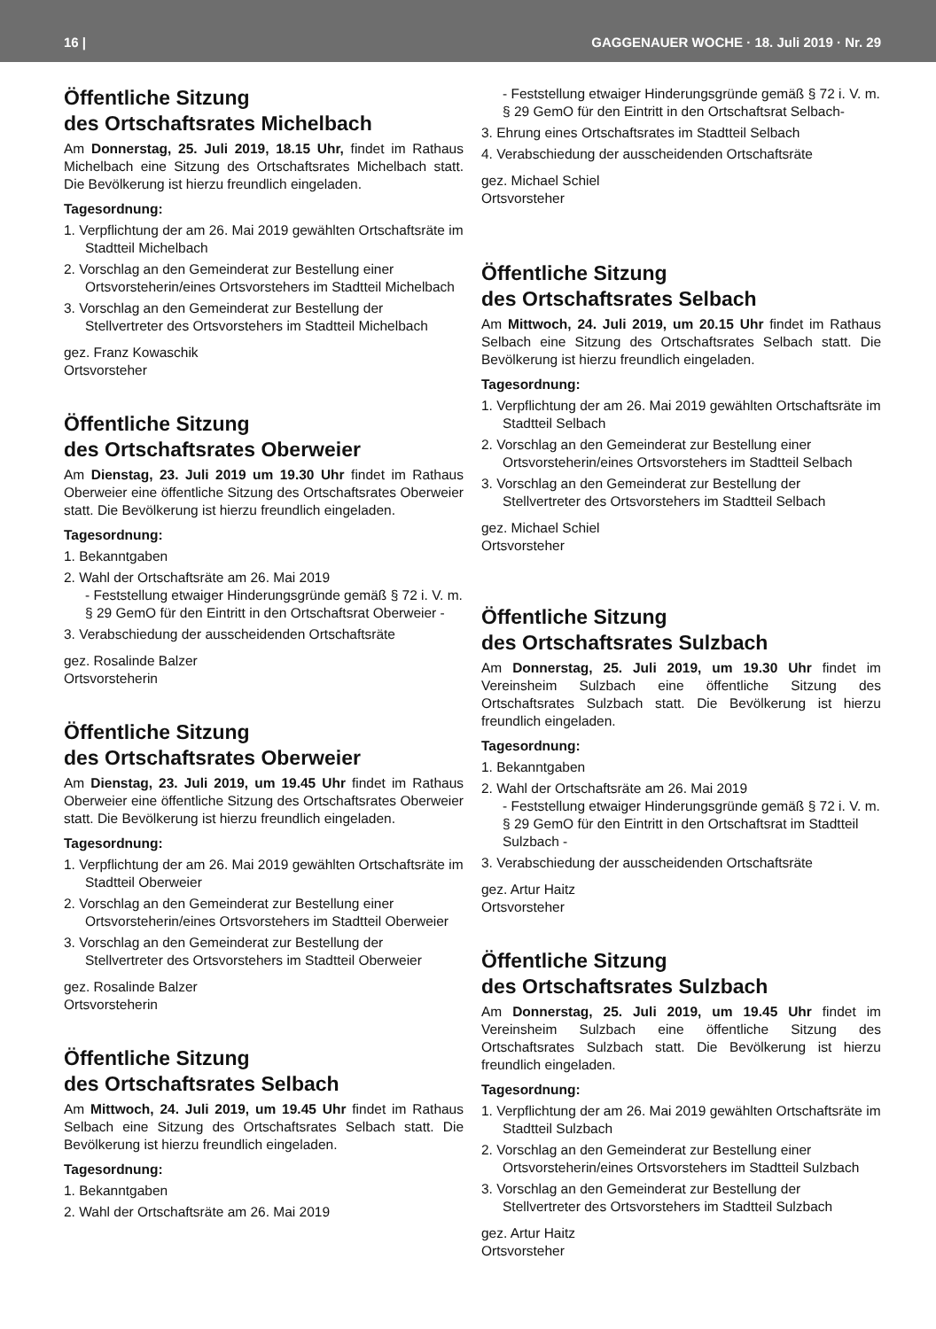16 | GAGGENAUER WOCHE · 18. Juli 2019 · Nr. 29
Öffentliche Sitzung
des Ortschaftsrates Michelbach
Am Donnerstag, 25. Juli 2019, 18.15 Uhr, findet im Rathaus Michelbach eine Sitzung des Ortschaftsrates Michelbach statt. Die Bevölkerung ist hierzu freundlich eingeladen.
Tagesordnung:
1. Verpflichtung der am 26. Mai 2019 gewählten Ortschaftsräte im Stadtteil Michelbach
2. Vorschlag an den Gemeinderat zur Bestellung einer Ortsvorsteherin/eines Ortsvorstehers im Stadtteil Michelbach
3. Vorschlag an den Gemeinderat zur Bestellung der Stellvertreter des Ortsvorstehers im Stadtteil Michelbach
gez. Franz Kowaschik
Ortsvorsteher
Öffentliche Sitzung
des Ortschaftsrates Oberweier
Am Dienstag, 23. Juli 2019 um 19.30 Uhr findet im Rathaus Oberweier eine öffentliche Sitzung des Ortschaftsrates Oberweier statt. Die Bevölkerung ist hierzu freundlich eingeladen.
Tagesordnung:
1. Bekanntgaben
2. Wahl der Ortschaftsräte am 26. Mai 2019
- Feststellung etwaiger Hinderungsgründe gemäß § 72 i. V. m. § 29 GemO für den Eintritt in den Ortschaftsrat Oberweier -
3. Verabschiedung der ausscheidenden Ortschaftsräte
gez. Rosalinde Balzer
Ortsvorsteherin
Öffentliche Sitzung
des Ortschaftsrates Oberweier
Am Dienstag, 23. Juli 2019, um 19.45 Uhr findet im Rathaus Oberweier eine öffentliche Sitzung des Ortschaftsrates Oberweier statt. Die Bevölkerung ist hierzu freundlich eingeladen.
Tagesordnung:
1. Verpflichtung der am 26. Mai 2019 gewählten Ortschaftsräte im Stadtteil Oberweier
2. Vorschlag an den Gemeinderat zur Bestellung einer Ortsvorsteherin/eines Ortsvorstehers im Stadtteil Oberweier
3. Vorschlag an den Gemeinderat zur Bestellung der Stellvertreter des Ortsvorstehers im Stadtteil Oberweier
gez. Rosalinde Balzer
Ortsvorsteherin
Öffentliche Sitzung
des Ortschaftsrates Selbach
Am Mittwoch, 24. Juli 2019, um 19.45 Uhr findet im Rathaus Selbach eine Sitzung des Ortschaftsrates Selbach statt. Die Bevölkerung ist hierzu freundlich eingeladen.
Tagesordnung:
1. Bekanntgaben
2. Wahl der Ortschaftsräte am 26. Mai 2019
- Feststellung etwaiger Hinderungsgründe gemäß § 72 i. V. m. § 29 GemO für den Eintritt in den Ortschaftsrat Selbach-
3. Ehrung eines Ortschaftsrates im Stadtteil Selbach
4. Verabschiedung der ausscheidenden Ortschaftsräte
gez. Michael Schiel
Ortsvorsteher
Öffentliche Sitzung
des Ortschaftsrates Selbach
Am Mittwoch, 24. Juli 2019, um 20.15 Uhr findet im Rathaus Selbach eine Sitzung des Ortschaftsrates Selbach statt. Die Bevölkerung ist hierzu freundlich eingeladen.
Tagesordnung:
1. Verpflichtung der am 26. Mai 2019 gewählten Ortschaftsräte im Stadtteil Selbach
2. Vorschlag an den Gemeinderat zur Bestellung einer Ortsvorsteherin/eines Ortsvorstehers im Stadtteil Selbach
3. Vorschlag an den Gemeinderat zur Bestellung der Stellvertreter des Ortsvorstehers im Stadtteil Selbach
gez. Michael Schiel
Ortsvorsteher
Öffentliche Sitzung
des Ortschaftsrates Sulzbach
Am Donnerstag, 25. Juli 2019, um 19.30 Uhr findet im Vereinsheim Sulzbach eine öffentliche Sitzung des Ortschaftsrates Sulzbach statt. Die Bevölkerung ist hierzu freundlich eingeladen.
Tagesordnung:
1. Bekanntgaben
2. Wahl der Ortschaftsräte am 26. Mai 2019
- Feststellung etwaiger Hinderungsgründe gemäß § 72 i. V. m. § 29 GemO für den Eintritt in den Ortschaftsrat im Stadtteil Sulzbach -
3. Verabschiedung der ausscheidenden Ortschaftsräte
gez. Artur Haitz
Ortsvorsteher
Öffentliche Sitzung
des Ortschaftsrates Sulzbach
Am Donnerstag, 25. Juli 2019, um 19.45 Uhr findet im Vereinsheim Sulzbach eine öffentliche Sitzung des Ortschaftsrates Sulzbach statt. Die Bevölkerung ist hierzu freundlich eingeladen.
Tagesordnung:
1. Verpflichtung der am 26. Mai 2019 gewählten Ortschaftsräte im Stadtteil Sulzbach
2. Vorschlag an den Gemeinderat zur Bestellung einer Ortsvorsteherin/eines Ortsvorstehers im Stadtteil Sulzbach
3. Vorschlag an den Gemeinderat zur Bestellung der Stellvertreter des Ortsvorstehers im Stadtteil Sulzbach
gez. Artur Haitz
Ortsvorsteher